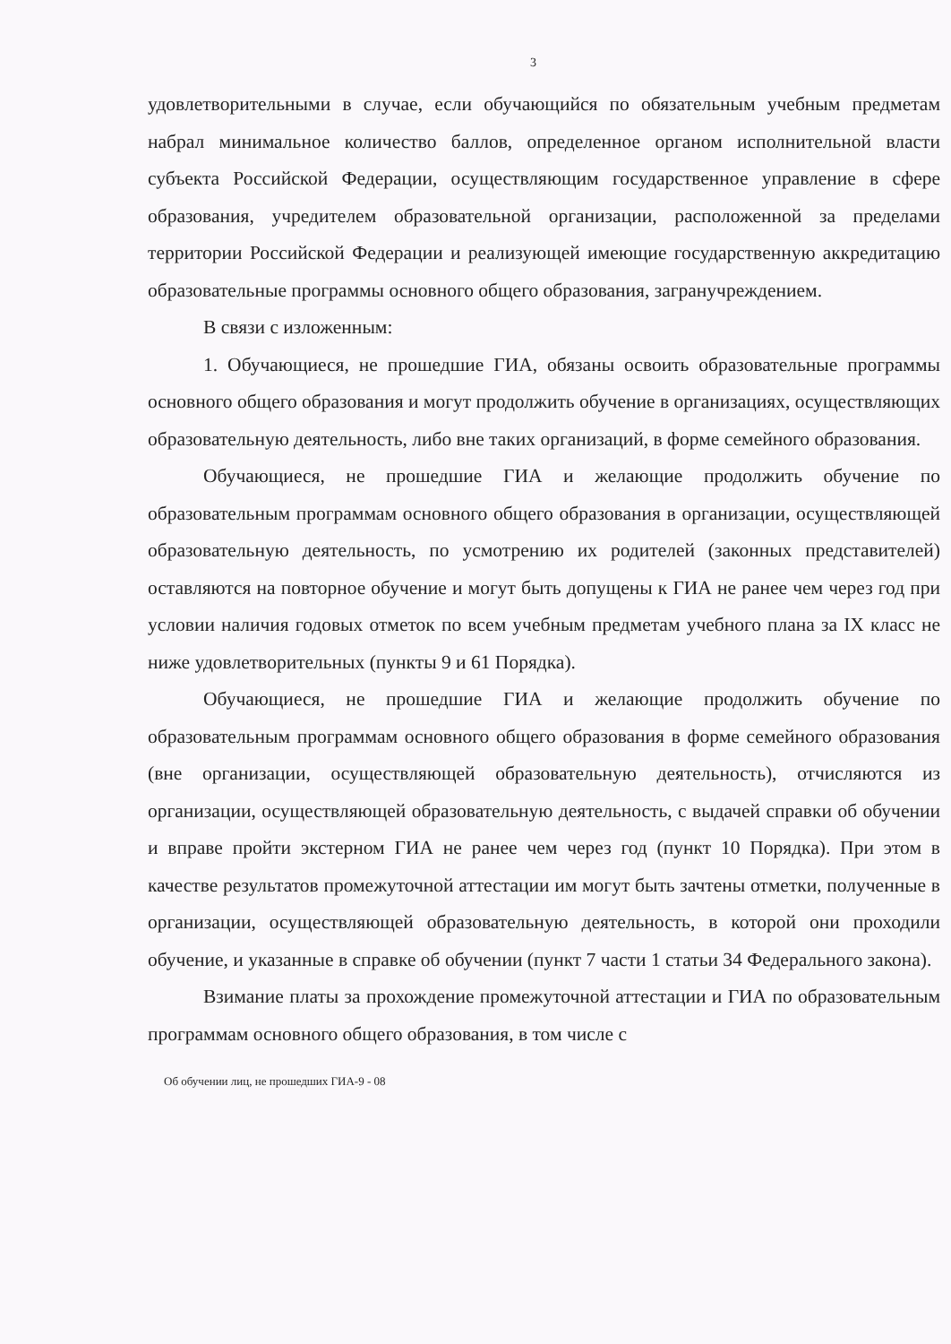3
удовлетворительными в случае, если обучающийся по обязательным учебным предметам набрал минимальное количество баллов, определенное органом исполнительной власти субъекта Российской Федерации, осуществляющим государственное управление в сфере образования, учредителем образовательной организации, расположенной за пределами территории Российской Федерации и реализующей имеющие государственную аккредитацию образовательные программы основного общего образования, загранучреждением.
В связи с изложенным:
1. Обучающиеся, не прошедшие ГИА, обязаны освоить образовательные программы основного общего образования и могут продолжить обучение в организациях, осуществляющих образовательную деятельность, либо вне таких организаций, в форме семейного образования.
Обучающиеся, не прошедшие ГИА и желающие продолжить обучение по образовательным программам основного общего образования в организации, осуществляющей образовательную деятельность, по усмотрению их родителей (законных представителей) оставляются на повторное обучение и могут быть допущены к ГИА не ранее чем через год при условии наличия годовых отметок по всем учебным предметам учебного плана за IX класс не ниже удовлетворительных (пункты 9 и 61 Порядка).
Обучающиеся, не прошедшие ГИА и желающие продолжить обучение по образовательным программам основного общего образования в форме семейного образования (вне организации, осуществляющей образовательную деятельность), отчисляются из организации, осуществляющей образовательную деятельность, с выдачей справки об обучении и вправе пройти экстерном ГИА не ранее чем через год (пункт 10 Порядка). При этом в качестве результатов промежуточной аттестации им могут быть зачтены отметки, полученные в организации, осуществляющей образовательную деятельность, в которой они проходили обучение, и указанные в справке об обучении (пункт 7 части 1 статьи 34 Федерального закона).
Взимание платы за прохождение промежуточной аттестации и ГИА по образовательным программам основного общего образования, в том числе с
Об обучении лиц, не прошедших ГИА-9 - 08